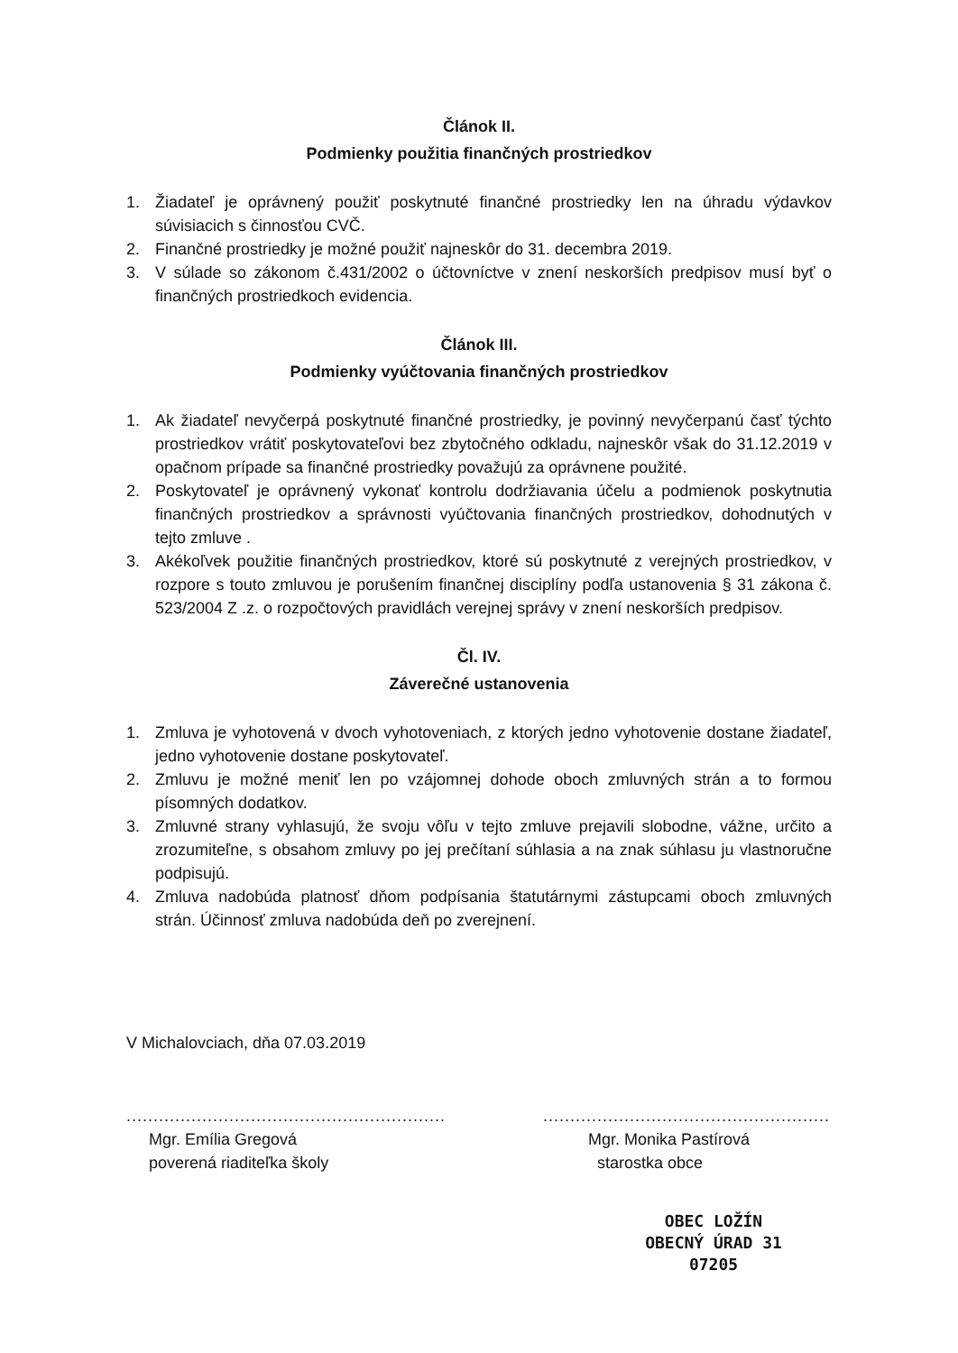Článok II.
Podmienky použitia finančných prostriedkov
1. Žiadateľ je oprávnený použiť poskytnuté finančné prostriedky len na úhradu výdavkov súvisiacich s činnosťou CVČ.
2. Finančné prostriedky je možné použiť najneskôr do 31. decembra 2019.
3. V súlade so zákonom č.431/2002 o účtovníctve v znení neskorších predpisov musí byť o finančných prostriedkoch evidencia.
Článok III.
Podmienky vyúčtovania finančných prostriedkov
1. Ak žiadateľ nevyčerpá poskytnuté finančné prostriedky, je povinný nevyčerpanú časť týchto prostriedkov vrátiť poskytovateľovi bez zbytočného odkladu, najneskôr však do 31.12.2019 v opačnom prípade sa finančné prostriedky považujú za oprávnene použité.
2. Poskytovateľ je oprávnený vykonať kontrolu dodržiavania účelu a podmienok poskytnutia finančných prostriedkov a správnosti vyúčtovania finančných prostriedkov, dohodnutých v tejto zmluve .
3. Akékoľvek použitie finančných prostriedkov, ktoré sú poskytnuté z verejných prostriedkov, v rozpore s touto zmluvou je porušením finančnej disciplíny podľa ustanovenia § 31 zákona č. 523/2004 Z .z. o rozpočtových pravidlách verejnej správy v znení neskorších predpisov.
Čl. IV.
Záverečné ustanovenia
1. Zmluva je vyhotovená v dvoch vyhotoveniach, z ktorých jedno vyhotovenie dostane žiadateľ, jedno vyhotovenie dostane poskytovateľ.
2. Zmluvu je možné meniť len po vzájomnej dohode oboch zmluvných strán a to formou písomných dodatkov.
3. Zmluvné strany vyhlasujú, že svoju vôľu v tejto zmluve prejavili slobodne, vážne, určito a zrozumiteľne, s obsahom zmluvy po jej prečítaní súhlasia a na znak súhlasu ju vlastnoručne podpisujú.
4. Zmluva nadobúda platnosť dňom podpísania štatutárnymi zástupcami oboch zmluvných strán. Účinnosť zmluva nadobúda deň po zverejnení.
V Michalovciach, dňa 07.03.2019
...........................................................
Mgr. Emília Gregová
poverená riaditeľka školy
.....................................................
Mgr. Monika Pastírová
starostka obce
OBEC LOŽÍN
OBECNÝ ÚRAD 31
07205